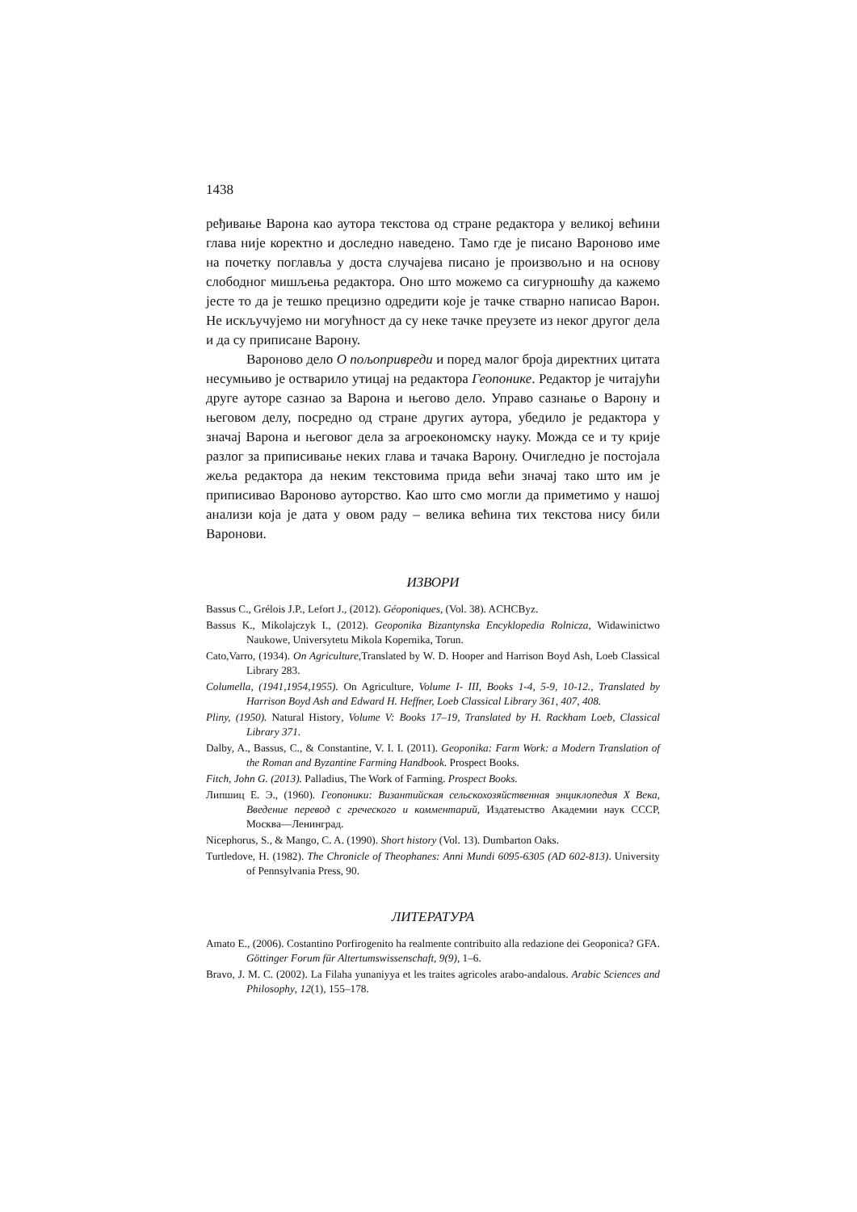1438
ређивање Варона као аутора текстова од стране редактора у великој већини глава није коректно и доследно наведено. Тамо где је писано Вароново име на почетку поглавља у доста случајева писано је произвољно и на основу слободног мишљења редактора. Оно што можемо са сигурношћу да кажемо јесте то да је тешко прецизно одредити које је тачке стварно написао Варон. Не искључујемо ни могућност да су неке тачке преузете из неког другог дела и да су приписане Варону.
Вароново дело О пољопривреди и поред малог броја директних цитата несумњиво је остварило утицај на редактора Геопонике. Редактор је читајући друге ауторе сазнао за Варона и његово дело. Управо сазнање о Варону и његовом делу, посредно од стране других аутора, убедило је редактора у значај Варона и његовог дела за агроекономску науку. Можда се и ту крије разлог за приписивање неких глава и тачака Варону. Очигледно је постојала жеља редактора да неким текстовима прида већи значај тако што им је приписивао Вароново ауторство. Као што смо могли да приметимо у нашој анализи која је дата у овом раду – велика већина тих текстова нису били Варонови.
ИЗВОРИ
Bassus C., Grélois J.P., Lefort J., (2012). Géoponiques, (Vol. 38). ACHCByz.
Bassus K., Mikolajczyk I., (2012). Geoponika Bizantynska Encyklopedia Rolnicza, Widawinictwo Naukowe, Universytetu Mikola Kopernika, Torun.
Cato,Varro, (1934). On Agriculture,Translated by W. D. Hooper and Harrison Boyd Ash, Loeb Classical Library 283.
Columella, (1941,1954,1955). On Agriculture, Volume I- III, Books 1-4, 5-9, 10-12., Translated by Harrison Boyd Ash and Edward H. Heffner, Loeb Classical Library 361, 407, 408.
Pliny, (1950). Natural History, Volume V: Books 17–19, Translated by H. Rackham Loeb, Classical Library 371.
Dalby, A., Bassus, C., & Constantine, V. I. I. (2011). Geoponika: Farm Work: a Modern Translation of the Roman and Byzantine Farming Handbook. Prospect Books.
Fitch, John G. (2013). Palladius, The Work of Farming. Prospect Books.
Липшиц Е. Э., (1960). Геопоники: Византийская сельскохозяйственная энциклопедия X Века, Введение перевод с греческого и комментарий, Издатеыство Академии наук СССР, Москва—Ленинград.
Nicephorus, S., & Mango, C. A. (1990). Short history (Vol. 13). Dumbarton Oaks.
Turtledove, H. (1982). The Chronicle of Theophanes: Anni Mundi 6095-6305 (AD 602-813). University of Pennsylvania Press, 90.
ЛИТЕРАТУРА
Amato E., (2006). Costantino Porfirogenito ha realmente contribuito alla redazione dei Geoponica? GFA. Göttinger Forum für Altertumswissenschaft, 9(9), 1–6.
Bravo, J. M. C. (2002). La Filaha yunaniyya et les traites agricoles arabo-andalous. Arabic Sciences and Philosophy, 12(1), 155–178.